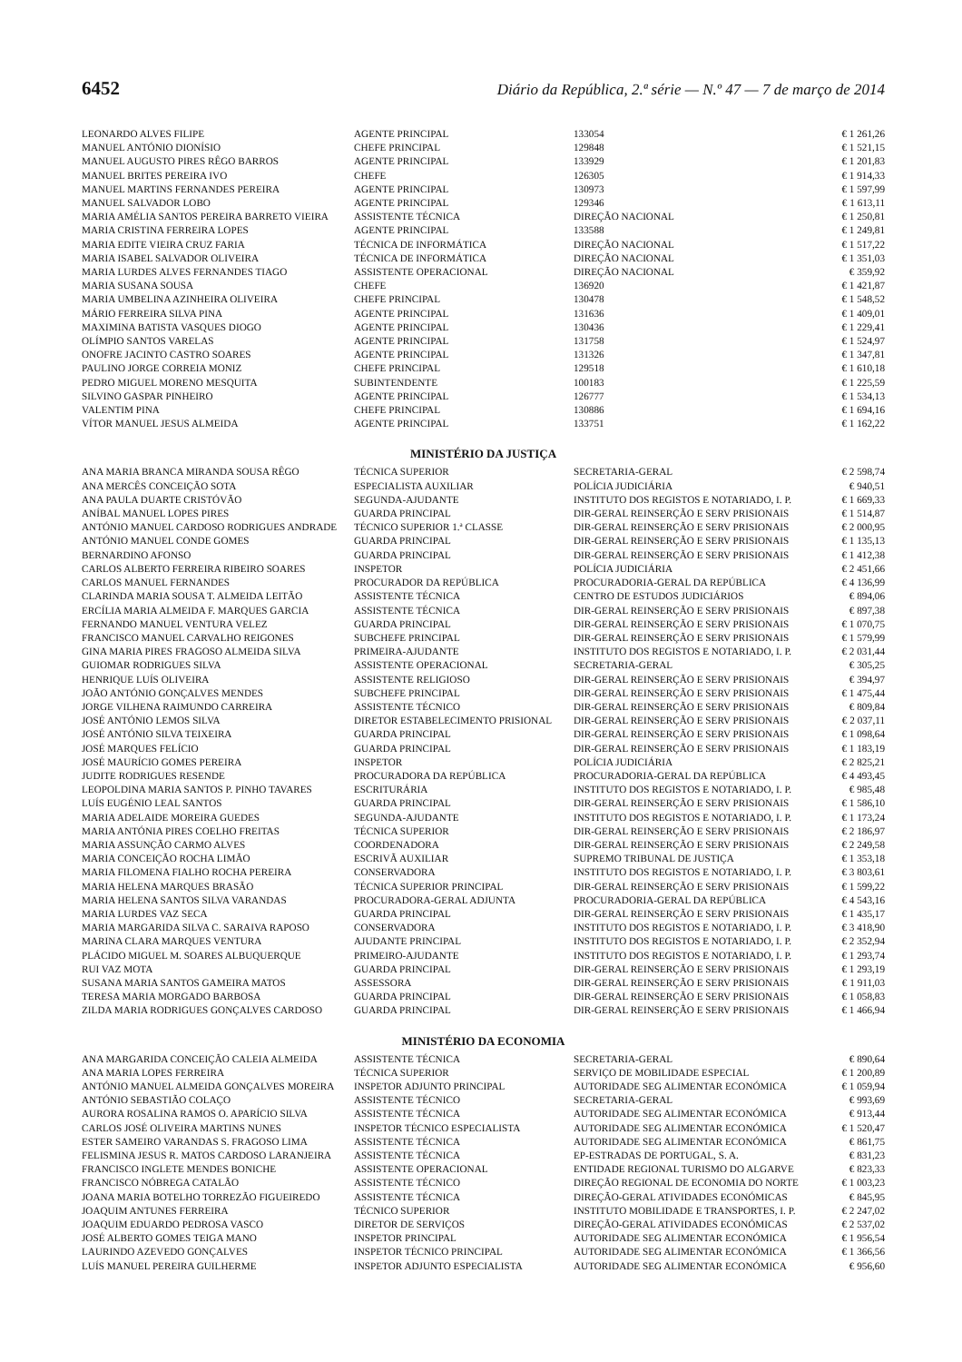6452 Diário da República, 2.ª série — N.º 47 — 7 de março de 2014
| LEONARDO ALVES FILIPE | AGENTE PRINCIPAL | 133054 | € 1 261,26 |
| MANUEL ANTÓNIO DIONÍSIO | CHEFE PRINCIPAL | 129848 | € 1 521,15 |
| MANUEL AUGUSTO PIRES RÊGO BARROS | AGENTE PRINCIPAL | 133929 | € 1 201,83 |
| MANUEL BRITES PEREIRA IVO | CHEFE | 126305 | € 1 914,33 |
| MANUEL MARTINS FERNANDES PEREIRA | AGENTE PRINCIPAL | 130973 | € 1 597,99 |
| MANUEL SALVADOR LOBO | AGENTE PRINCIPAL | 129346 | € 1 613,11 |
| MARIA AMÉLIA SANTOS PEREIRA BARRETO VIEIRA | ASSISTENTE TÉCNICA | DIREÇÃO NACIONAL | € 1 250,81 |
| MARIA CRISTINA FERREIRA LOPES | AGENTE PRINCIPAL | 133588 | € 1 249,81 |
| MARIA EDITE VIEIRA CRUZ FARIA | TÉCNICA DE INFORMÁTICA | DIREÇÃO NACIONAL | € 1 517,22 |
| MARIA ISABEL SALVADOR OLIVEIRA | TÉCNICA DE INFORMÁTICA | DIREÇÃO NACIONAL | € 1 351,03 |
| MARIA LURDES ALVES FERNANDES TIAGO | ASSISTENTE OPERACIONAL | DIREÇÃO NACIONAL | € 359,92 |
| MARIA SUSANA SOUSA | CHEFE | 136920 | € 1 421,87 |
| MARIA UMBELINA AZINHEIRA OLIVEIRA | CHEFE PRINCIPAL | 130478 | € 1 548,52 |
| MÁRIO FERREIRA SILVA PINA | AGENTE PRINCIPAL | 131636 | € 1 409,01 |
| MAXIMINA BATISTA VASQUES DIOGO | AGENTE PRINCIPAL | 130436 | € 1 229,41 |
| OLÍMPIO SANTOS VARELAS | AGENTE PRINCIPAL | 131758 | € 1 524,97 |
| ONOFRE JACINTO CASTRO SOARES | AGENTE PRINCIPAL | 131326 | € 1 347,81 |
| PAULINO JORGE CORREIA MONIZ | CHEFE PRINCIPAL | 129518 | € 1 610,18 |
| PEDRO MIGUEL MORENO MESQUITA | SUBINTENDENTE | 100183 | € 1 225,59 |
| SILVINO GASPAR PINHEIRO | AGENTE PRINCIPAL | 126777 | € 1 534,13 |
| VALENTIM PINA | CHEFE PRINCIPAL | 130886 | € 1 694,16 |
| VÍTOR MANUEL JESUS ALMEIDA | AGENTE PRINCIPAL | 133751 | € 1 162,22 |
MINISTÉRIO DA JUSTIÇA
| ANA MARIA BRANCA MIRANDA SOUSA RÊGO | TÉCNICA SUPERIOR | SECRETARIA-GERAL | € 2 598,74 |
| ANA MERCÊS CONCEIÇÃO SOTA | ESPECIALISTA AUXILIAR | POLÍCIA JUDICIÁRIA | € 940,51 |
| ANA PAULA DUARTE CRISTÓVÃO | SEGUNDA-AJUDANTE | INSTITUTO DOS REGISTOS E NOTARIADO, I. P. | € 1 669,33 |
| ANÍBAL MANUEL LOPES PIRES | GUARDA PRINCIPAL | DIR-GERAL REINSERÇÃO E SERV PRISIONAIS | € 1 514,87 |
| ANTÓNIO MANUEL CARDOSO RODRIGUES ANDRADE | TÉCNICO SUPERIOR 1.ª CLASSE | DIR-GERAL REINSERÇÃO E SERV PRISIONAIS | € 2 000,95 |
| ANTÓNIO MANUEL CONDE GOMES | GUARDA PRINCIPAL | DIR-GERAL REINSERÇÃO E SERV PRISIONAIS | € 1 135,13 |
| BERNARDINO AFONSO | GUARDA PRINCIPAL | DIR-GERAL REINSERÇÃO E SERV PRISIONAIS | € 1 412,38 |
| CARLOS ALBERTO FERREIRA RIBEIRO SOARES | INSPETOR | POLÍCIA JUDICIÁRIA | € 2 451,66 |
| CARLOS MANUEL FERNANDES | PROCURADOR DA REPÚBLICA | PROCURADORIA-GERAL DA REPÚBLICA | € 4 136,99 |
| CLARINDA MARIA SOUSA T. ALMEIDA LEITÃO | ASSISTENTE TÉCNICA | CENTRO DE ESTUDOS JUDICIÁRIOS | € 894,06 |
| ERCÍLIA MARIA ALMEIDA F. MARQUES GARCIA | ASSISTENTE TÉCNICA | DIR-GERAL REINSERÇÃO E SERV PRISIONAIS | € 897,38 |
| FERNANDO MANUEL VENTURA VELEZ | GUARDA PRINCIPAL | DIR-GERAL REINSERÇÃO E SERV PRISIONAIS | € 1 070,75 |
| FRANCISCO MANUEL CARVALHO REIGONES | SUBCHEFE PRINCIPAL | DIR-GERAL REINSERÇÃO E SERV PRISIONAIS | € 1 579,99 |
| GINA MARIA PIRES FRAGOSO ALMEIDA SILVA | PRIMEIRA-AJUDANTE | INSTITUTO DOS REGISTOS E NOTARIADO, I. P. | € 2 031,44 |
| GUIOMAR RODRIGUES SILVA | ASSISTENTE OPERACIONAL | SECRETARIA-GERAL | € 305,25 |
| HENRIQUE LUÍS OLIVEIRA | ASSISTENTE RELIGIOSO | DIR-GERAL REINSERÇÃO E SERV PRISIONAIS | € 394,97 |
| JOÃO ANTÓNIO GONÇALVES MENDES | SUBCHEFE PRINCIPAL | DIR-GERAL REINSERÇÃO E SERV PRISIONAIS | € 1 475,44 |
| JORGE VILHENA RAIMUNDO CARREIRA | ASSISTENTE TÉCNICO | DIR-GERAL REINSERÇÃO E SERV PRISIONAIS | € 809,84 |
| JOSÉ ANTÓNIO LEMOS SILVA | DIRETOR ESTABELECIMENTO PRISIONAL | DIR-GERAL REINSERÇÃO E SERV PRISIONAIS | € 2 037,11 |
| JOSÉ ANTÓNIO SILVA TEIXEIRA | GUARDA PRINCIPAL | DIR-GERAL REINSERÇÃO E SERV PRISIONAIS | € 1 098,64 |
| JOSÉ MARQUES FELÍCIO | GUARDA PRINCIPAL | DIR-GERAL REINSERÇÃO E SERV PRISIONAIS | € 1 183,19 |
| JOSÉ MAURÍCIO GOMES PEREIRA | INSPETOR | POLÍCIA JUDICIÁRIA | € 2 825,21 |
| JUDITE RODRIGUES RESENDE | PROCURADORA DA REPÚBLICA | PROCURADORIA-GERAL DA REPÚBLICA | € 4 493,45 |
| LEOPOLDINA MARIA SANTOS P. PINHO TAVARES | ESCRITURÁRIA | INSTITUTO DOS REGISTOS E NOTARIADO, I. P. | € 985,48 |
| LUÍS EUGÉNIO LEAL SANTOS | GUARDA PRINCIPAL | DIR-GERAL REINSERÇÃO E SERV PRISIONAIS | € 1 586,10 |
| MARIA ADELAIDE MOREIRA GUEDES | SEGUNDA-AJUDANTE | INSTITUTO DOS REGISTOS E NOTARIADO, I. P. | € 1 173,24 |
| MARIA ANTÓNIA PIRES COELHO FREITAS | TÉCNICA SUPERIOR | DIR-GERAL REINSERÇÃO E SERV PRISIONAIS | € 2 186,97 |
| MARIA ASSUNÇÃO CARMO ALVES | COORDENADORA | DIR-GERAL REINSERÇÃO E SERV PRISIONAIS | € 2 249,58 |
| MARIA CONCEIÇÃO ROCHA LIMÃO | ESCRIVÃ AUXILIAR | SUPREMO TRIBUNAL DE JUSTIÇA | € 1 353,18 |
| MARIA FILOMENA FIALHO ROCHA PEREIRA | CONSERVADORA | INSTITUTO DOS REGISTOS E NOTARIADO, I. P. | € 3 803,61 |
| MARIA HELENA MARQUES BRASÃO | TÉCNICA SUPERIOR PRINCIPAL | DIR-GERAL REINSERÇÃO E SERV PRISIONAIS | € 1 599,22 |
| MARIA HELENA SANTOS SILVA VARANDAS | PROCURADORA-GERAL ADJUNTA | PROCURADORIA-GERAL DA REPÚBLICA | € 4 543,16 |
| MARIA LURDES VAZ SECA | GUARDA PRINCIPAL | DIR-GERAL REINSERÇÃO E SERV PRISIONAIS | € 1 435,17 |
| MARIA MARGARIDA SILVA C. SARAIVA RAPOSO | CONSERVADORA | INSTITUTO DOS REGISTOS E NOTARIADO, I. P. | € 3 418,90 |
| MARINA CLARA MARQUES VENTURA | AJUDANTE PRINCIPAL | INSTITUTO DOS REGISTOS E NOTARIADO, I. P. | € 2 352,94 |
| PLÁCIDO MIGUEL M. SOARES ALBUQUERQUE | PRIMEIRO-AJUDANTE | INSTITUTO DOS REGISTOS E NOTARIADO, I. P. | € 1 293,74 |
| RUI VAZ MOTA | GUARDA PRINCIPAL | DIR-GERAL REINSERÇÃO E SERV PRISIONAIS | € 1 293,19 |
| SUSANA MARIA SANTOS GAMEIRA MATOS | ASSESSORA | DIR-GERAL REINSERÇÃO E SERV PRISIONAIS | € 1 911,03 |
| TERESA MARIA MORGADO BARBOSA | GUARDA PRINCIPAL | DIR-GERAL REINSERÇÃO E SERV PRISIONAIS | € 1 058,83 |
| ZILDA MARIA RODRIGUES GONÇALVES CARDOSO | GUARDA PRINCIPAL | DIR-GERAL REINSERÇÃO E SERV PRISIONAIS | € 1 466,94 |
MINISTÉRIO DA ECONOMIA
| ANA MARGARIDA CONCEIÇÃO CALEIA ALMEIDA | ASSISTENTE TÉCNICA | SECRETARIA-GERAL | € 890,64 |
| ANA MARIA LOPES FERREIRA | TÉCNICA SUPERIOR | SERVIÇO DE MOBILIDADE ESPECIAL | € 1 200,89 |
| ANTÓNIO MANUEL ALMEIDA GONÇALVES MOREIRA | INSPETOR ADJUNTO PRINCIPAL | AUTORIDADE SEG ALIMENTAR ECONÓMICA | € 1 059,94 |
| ANTÓNIO SEBASTIÃO COLAÇO | ASSISTENTE TÉCNICO | SECRETARIA-GERAL | € 993,69 |
| AURORA ROSALINA RAMOS O. APARÍCIO SILVA | ASSISTENTE TÉCNICA | AUTORIDADE SEG ALIMENTAR ECONÓMICA | € 913,44 |
| CARLOS JOSÉ OLIVEIRA MARTINS NUNES | INSPETOR TÉCNICO ESPECIALISTA | AUTORIDADE SEG ALIMENTAR ECONÓMICA | € 1 520,47 |
| ESTER SAMEIRO VARANDAS S. FRAGOSO LIMA | ASSISTENTE TÉCNICA | AUTORIDADE SEG ALIMENTAR ECONÓMICA | € 861,75 |
| FELISMINA JESUS R. MATOS CARDOSO LARANJEIRA | ASSISTENTE TÉCNICA | EP-ESTRADAS DE PORTUGAL, S. A. | € 831,23 |
| FRANCISCO INGLETE MENDES BONICHE | ASSISTENTE OPERACIONAL | ENTIDADE REGIONAL TURISMO DO ALGARVE | € 823,33 |
| FRANCISCO NÓBREGA CATALÃO | ASSISTENTE TÉCNICO | DIREÇÃO REGIONAL DE ECONOMIA DO NORTE | € 1 003,23 |
| JOANA MARIA BOTELHO TORREZÃO FIGUEIREDO | ASSISTENTE TÉCNICA | DIREÇÃO-GERAL ATIVIDADES ECONÓMICAS | € 845,95 |
| JOAQUIM ANTUNES FERREIRA | TÉCNICO SUPERIOR | INSTITUTO MOBILIDADE E TRANSPORTES, I. P. | € 2 247,02 |
| JOAQUIM EDUARDO PEDROSA VASCO | DIRETOR DE SERVIÇOS | DIREÇÃO-GERAL ATIVIDADES ECONÓMICAS | € 2 537,02 |
| JOSÉ ALBERTO GOMES TEIGA MANO | INSPETOR PRINCIPAL | AUTORIDADE SEG ALIMENTAR ECONÓMICA | € 1 956,54 |
| LAURINDO AZEVEDO GONÇALVES | INSPETOR TÉCNICO PRINCIPAL | AUTORIDADE SEG ALIMENTAR ECONÓMICA | € 1 366,56 |
| LUÍS MANUEL PEREIRA GUILHERME | INSPETOR ADJUNTO ESPECIALISTA | AUTORIDADE SEG ALIMENTAR ECONÓMICA | € 956,60 |